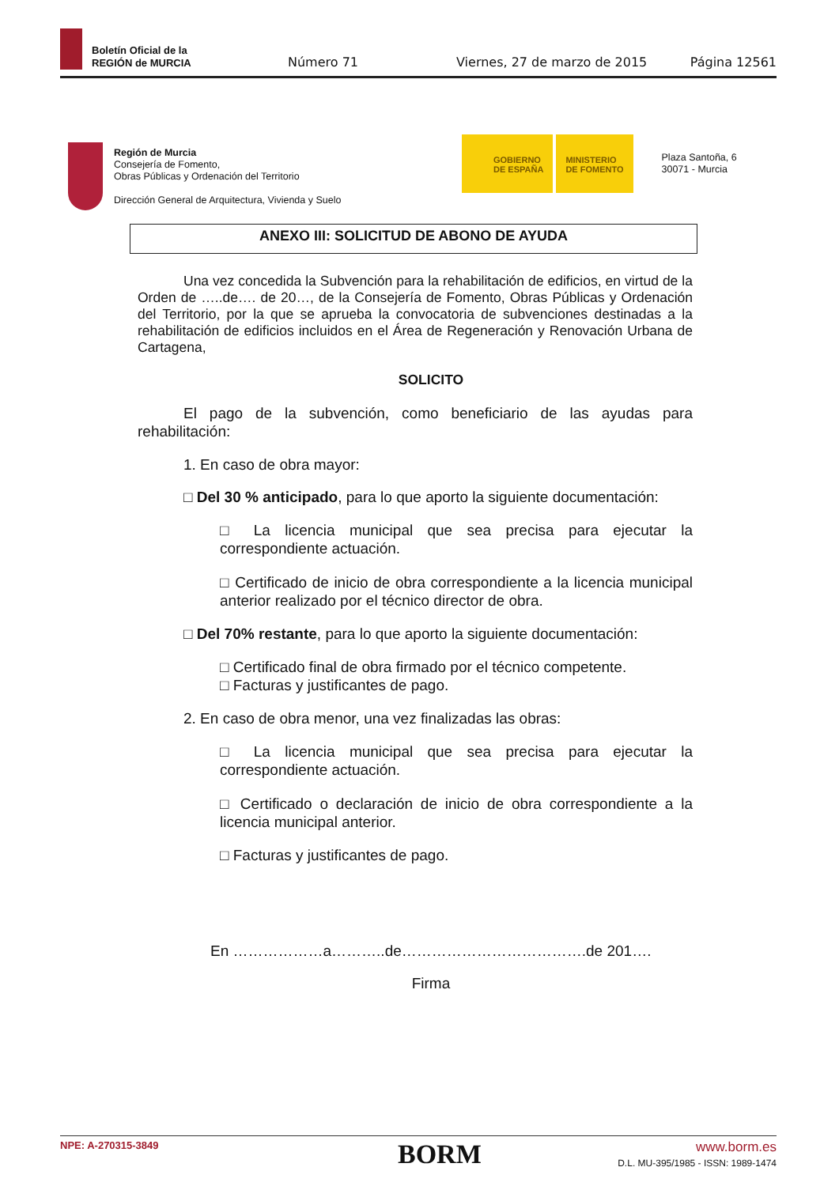Boletín Oficial de la
REGIÓN de MURCIA
Número 71 Viernes, 27 de marzo de 2015 Página 12561
Región de Murcia
Consejería de Fomento,
Obras Públicas y Ordenación del Territorio
Dirección General de Arquitectura, Vivienda y Suelo
GOBIERNO
DE ESPAÑA
MINISTERIO
DE FOMENTO
Plaza Santoña, 6
30071 - Murcia
ANEXO III: SOLICITUD DE ABONO DE AYUDA
Una vez concedida la Subvención para la rehabilitación de edificios, en virtud de la Orden de …..de…. de 20…, de la Consejería de Fomento, Obras Públicas y Ordenación del Territorio, por la que se aprueba la convocatoria de subvenciones destinadas a la rehabilitación de edificios incluidos en el Área de Regeneración y Renovación Urbana de Cartagena,
SOLICITO
El pago de la subvención, como beneficiario de las ayudas para rehabilitación:
1. En caso de obra mayor:
□ Del 30 % anticipado, para lo que aporto la siguiente documentación:
□ La licencia municipal que sea precisa para ejecutar la correspondiente actuación.
□ Certificado de inicio de obra correspondiente a la licencia municipal anterior realizado por el técnico director de obra.
□ Del 70% restante, para lo que aporto la siguiente documentación:
□ Certificado final de obra firmado por el técnico competente.
□ Facturas y justificantes de pago.
2. En caso de obra menor, una vez finalizadas las obras:
□ La licencia municipal que sea precisa para ejecutar la correspondiente actuación.
□ Certificado o declaración de inicio de obra correspondiente a la licencia municipal anterior.
□ Facturas y justificantes de pago.
En ………………a………..de……………………………….de 201….
Firma
NPE: A-270315-3849 BORM
www.borm.es
D.L. MU-395/1985 - ISSN: 1989-1474